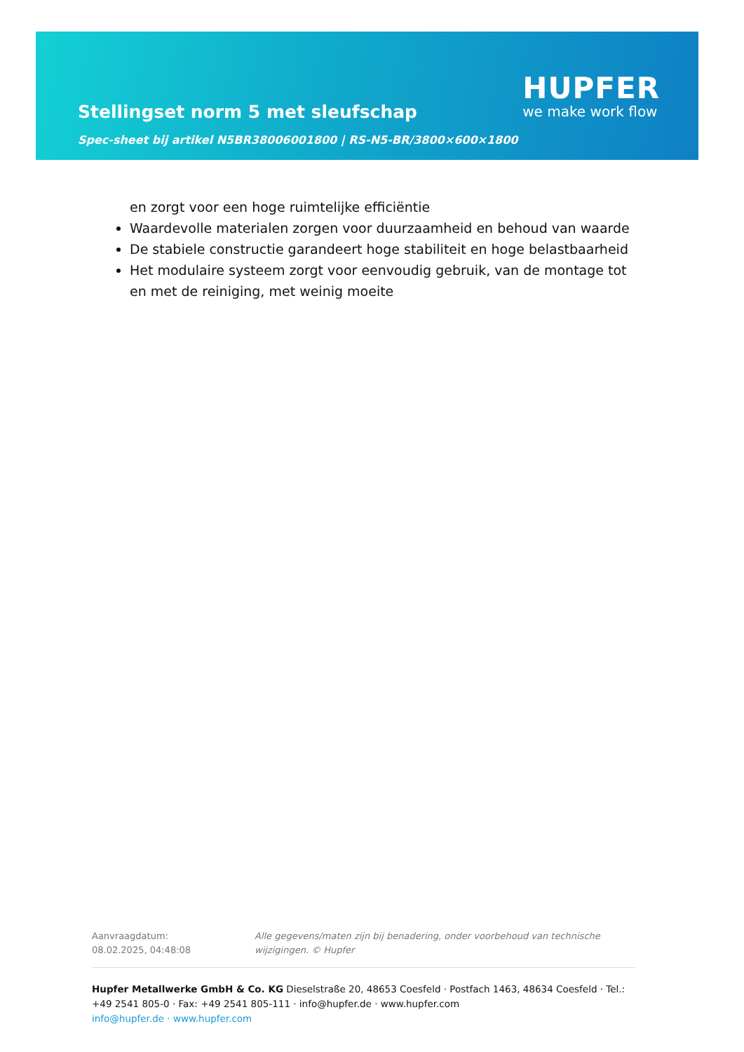Stellingset norm 5 met sleufschap
Spec-sheet bij artikel N5BR38006001800 | RS-N5-BR/3800×600×1800
HUPFER
we make work flow
en zorgt voor een hoge ruimtelijke efficiëntie
Waardevolle materialen zorgen voor duurzaamheid en behoud van waarde
De stabiele constructie garandeert hoge stabiliteit en hoge belastbaarheid
Het modulaire systeem zorgt voor eenvoudig gebruik, van de montage tot en met de reiniging, met weinig moeite
Aanvraagdatum: 08.02.2025, 04:48:08
Alle gegevens/maten zijn bij benadering, onder voorbehoud van technische wijzigingen. © Hupfer
Hupfer Metallwerke GmbH & Co. KG Dieselstraße 20, 48653 Coesfeld · Postfach 1463, 48634 Coesfeld · Tel.: +49 2541 805-0 · Fax: +49 2541 805-111 · info@hupfer.de · www.hupfer.com
info@hupfer.de · www.hupfer.com